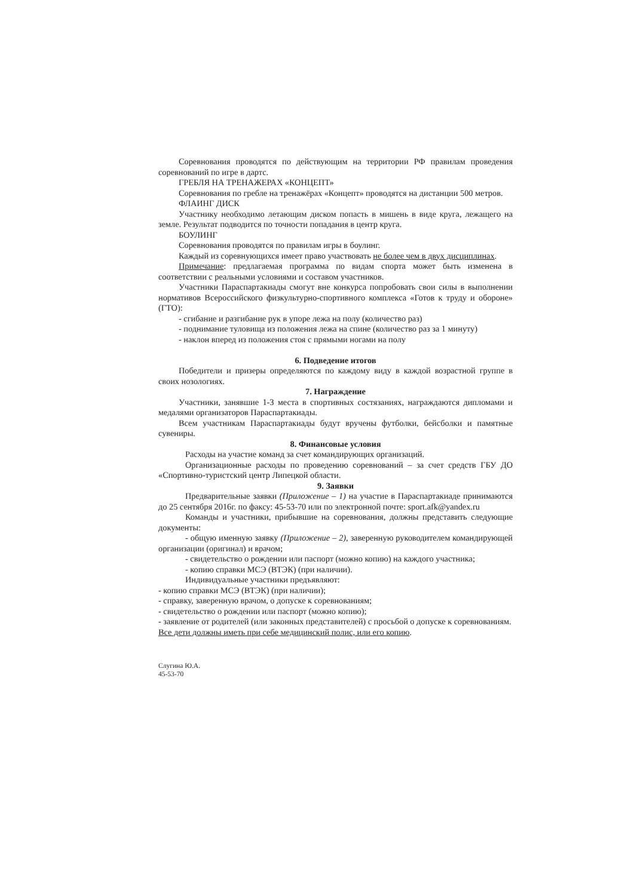Соревнования проводятся по действующим на территории РФ правилам проведения соревнований по игре в дартс.
ГРЕБЛЯ НА ТРЕНАЖЕРАХ «КОНЦЕПТ»
Соревнования по гребле на тренажёрах «Концепт» проводятся на дистанции 500 метров.
ФЛАИНГ ДИСК
Участнику необходимо летающим диском попасть в мишень в виде круга, лежащего на земле. Результат подводится по точности попадания в центр круга.
БОУЛИНГ
Соревнования проводятся по правилам игры в боулинг.
Каждый из соревнующихся имеет право участвовать не более чем в двух дисциплинах.
Примечание: предлагаемая программа по видам спорта может быть изменена в соответствии с реальными условиями и составом участников.
Участники Параспартакиады смогут вне конкурса попробовать свои силы в выполнении нормативов Всероссийского физкультурно-спортивного комплекса «Готов к труду и обороне» (ГТО):
- сгибание и разгибание рук в упоре лежа на полу (количество раз)
- поднимание туловища из положения лежа на спине (количество раз за 1 минуту)
- наклон вперед из положения стоя с прямыми ногами на полу
6. Подведение итогов
Победители и призеры определяются по каждому виду в каждой возрастной группе в своих нозологиях.
7. Награждение
Участники, занявшие 1-3 места в спортивных состязаниях, награждаются дипломами и медалями организаторов Параспартакиады.
Всем участникам Параспартакиады будут вручены футболки, бейсболки и памятные сувениры.
8. Финансовые условия
Расходы на участие команд за счет командирующих организаций.
Организационные расходы по проведению соревнований – за счет средств ГБУ ДО «Спортивно-туристский центр Липецкой области.
9. Заявки
Предварительные заявки (Приложение – 1) на участие в Параспартакиаде принимаются до 25 сентября 2016г. по факсу: 45-53-70 или по электронной почте: sport.afk@yandex.ru
Команды и участники, прибывшие на соревнования, должны представить следующие документы:
- общую именную заявку (Приложение – 2), заверенную руководителем командирующей организации (оригинал) и врачом;
- свидетельство о рождении или паспорт (можно копию) на каждого участника;
- копию справки МСЭ (ВТЭК) (при наличии).
Индивидуальные участники предъявляют:
- копию справки МСЭ (ВТЭК) (при наличии);
- справку, заверенную врачом, о допуске к соревнованиям;
- свидетельство о рождении или паспорт (можно копию);
- заявление от родителей (или законных представителей) с просьбой о допуске к соревнованиям.
Все дети должны иметь при себе медицинский полис, или его копию.
Слугина Ю.А.
45-53-70